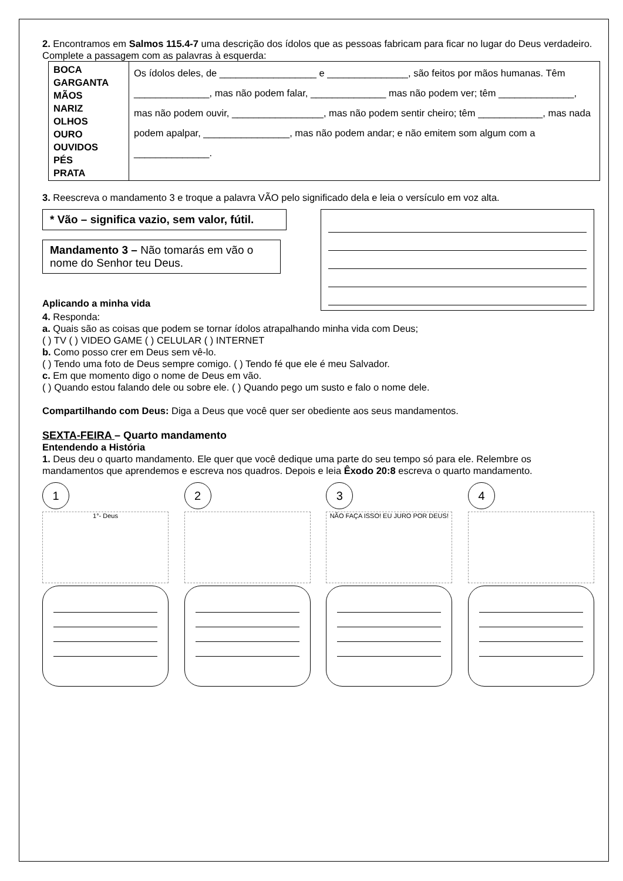2. Encontramos em Salmos 115.4-7 uma descrição dos ídolos que as pessoas fabricam para ficar no lugar do Deus verdadeiro. Complete a passagem com as palavras à esquerda:
| BOCA GARGANTA MÃOS NARIZ OLHOS OURO OUVIDOS PÉS PRATA | Os ídolos deles, de __________________ e _______________, são feitos por mãos humanas. Têm ______________, mas não podem falar, ______________ mas não podem ver; têm ______________, mas não podem ouvir, _________________, mas não podem sentir cheiro; têm ____________, mas nada podem apalpar, ________________, mas não podem andar; e não emitem som algum com a ______________. |
3. Reescreva o mandamento 3 e troque a palavra VÃO pelo significado dela e leia o versículo em voz alta.
* Vão – significa vazio, sem valor, fútil.
Mandamento 3 – Não tomarás em vão o nome do Senhor teu Deus.
Aplicando a minha vida
4. Responda:
a. Quais são as coisas que podem se tornar ídolos atrapalhando minha vida com Deus;
( ) TV ( ) VIDEO GAME ( ) CELULAR ( ) INTERNET
b. Como posso crer em Deus sem vê-lo.
( ) Tendo uma foto de Deus sempre comigo. ( ) Tendo fé que ele é meu Salvador.
c. Em que momento digo o nome de Deus em vão.
( ) Quando estou falando dele ou sobre ele. ( ) Quando pego um susto e falo o nome dele.
Compartilhando com Deus: Diga a Deus que você quer ser obediente aos seus mandamentos.
SEXTA-FEIRA – Quarto mandamento
Entendendo a História
1. Deus deu o quarto mandamento. Ele quer que você dedique uma parte do seu tempo só para ele. Relembre os mandamentos que aprendemos e escreva nos quadros. Depois e leia Êxodo 20:8 escreva o quarto mandamento.
1
1°- Deus
2 3
NÃO FAÇA ISSO! EU JURO POR DEUS!
4